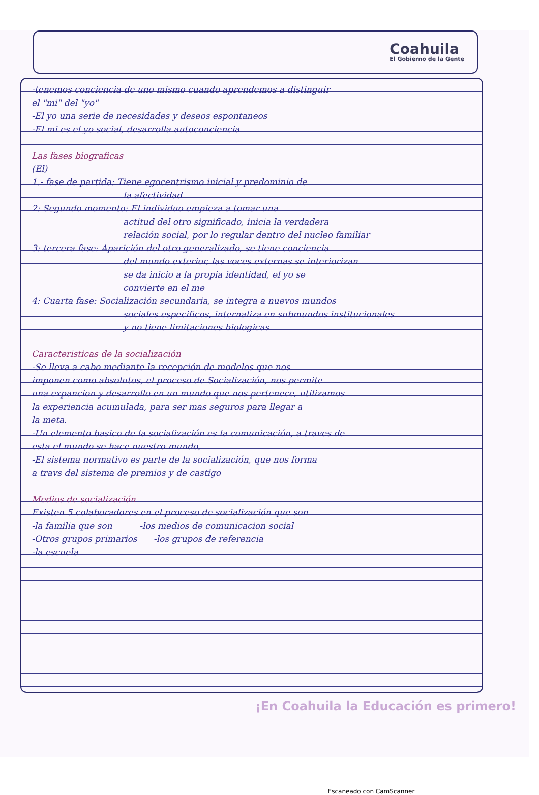Coahuila
El Gobierno de la Gente
-tenemos conciencia de uno mismo cuando aprendemos a distinguir
el "mi" del "yo"
-El yo una serie de necesidades y deseos espontaneos
-El mi es el yo social, desarrolla autoconciencia
Las fases biograficas
(El)
1.- fase de partida: Tiene egocentrismo inicial y predominio de
la afectividad
2: Segundo momento: El individuo empieza a tomar una
actitud del otro significado, inicia la verdadera
relación social, por lo regular dentro del nucleo familiar
3: tercera fase: Aparición del otro generalizado, se tiene conciencia
del mundo exterior, las voces externas se interiorizan
se da inicio a la propia identidad, el yo se
convierte en el me
4: Cuarta fase: Socialización secundaria, se integra a nuevos mundos
sociales especificos, internaliza en submundos institucionales
y no tiene limitaciones biologicas
Caracteristicas de la socialización
-Se lleva a cabo mediante la recepción de modelos que nos
imponen como absolutos, el proceso de Socialización, nos permite
una expancion y desarrollo en un mundo que nos pertenece, utilizamos
la experiencia acumulada, para ser mas seguros para llegar a
la meta.
-Un elemento basico de la socialización es la comunicación, a traves de
esta el mundo se hace nuestro mundo,
-El sistema normativo es parte de la socialización, que nos forma
a travs del sistema de premios y de castigo
Medios de socialización
Existen 5 colaboradores en el proceso de socialización que son
-la familia que son -los medios de comunicacion social
-Otros grupos primarios -los grupos de referencia
-la escuela
¡En Coahuila la Educación es primero!
Escaneado con CamScanner